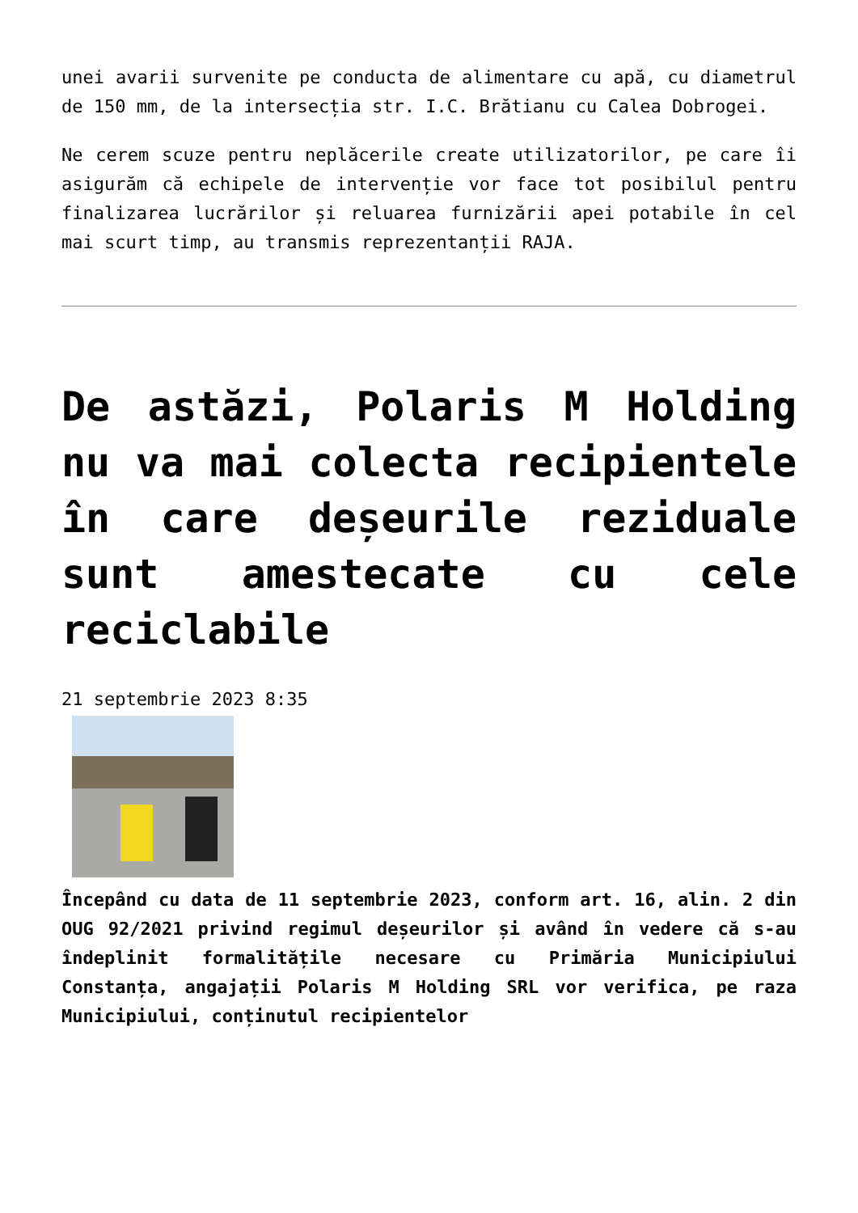unei avarii survenite pe conducta de alimentare cu apă, cu diametrul de 150 mm, de la intersecția str. I.C. Brătianu cu Calea Dobrogei.
Ne cerem scuze pentru neplăcerile create utilizatorilor, pe care îi asigurăm că echipele de intervenție vor face tot posibilul pentru finalizarea lucrărilor și reluarea furnizării apei potabile în cel mai scurt timp, au transmis reprezentanții RAJA.
De astăzi, Polaris M Holding nu va mai colecta recipientele în care deșeurile reziduale sunt amestecate cu cele reciclabile
21 septembrie 2023 8:35
Începând cu data de 11 septembrie 2023, conform art. 16, alin. 2 din OUG 92/2021 privind regimul deșeurilor și având în vedere că s-au îndeplinit formalitățile necesare cu Primăria Municipiului Constanța, angajații Polaris M Holding SRL vor verifica, pe raza Municipiului, conținutul recipientelor